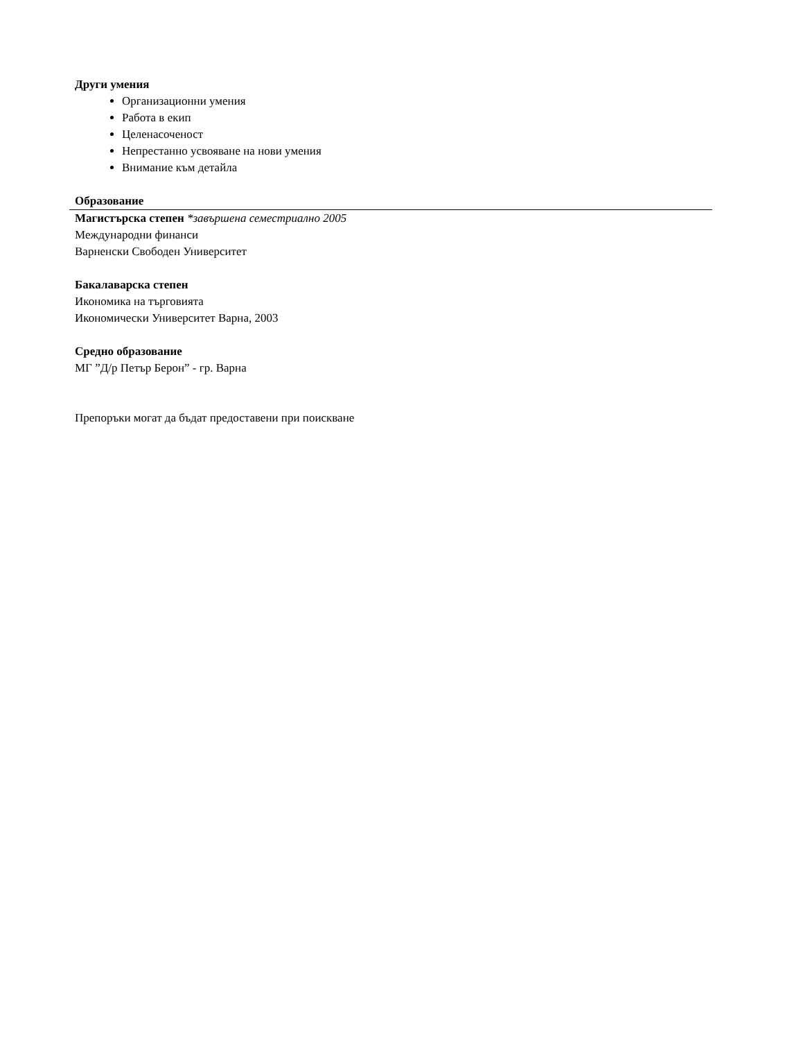Други умения
Организационни умения
Работа в екип
Целенасоченост
Непрестанно усвояване на нови умения
Внимание към детайла
Образование
Магистърска степен *завършена семестриално 2005
Международни финанси
Варненски Свободен Университет
Бакалаварска степен
Икономика на търговията
Икономически Университет Варна, 2003
Средно образование
МГ ”Д/р Петър Берон” - гр. Варна
Препоръки могат да бъдат предоставени при поискване